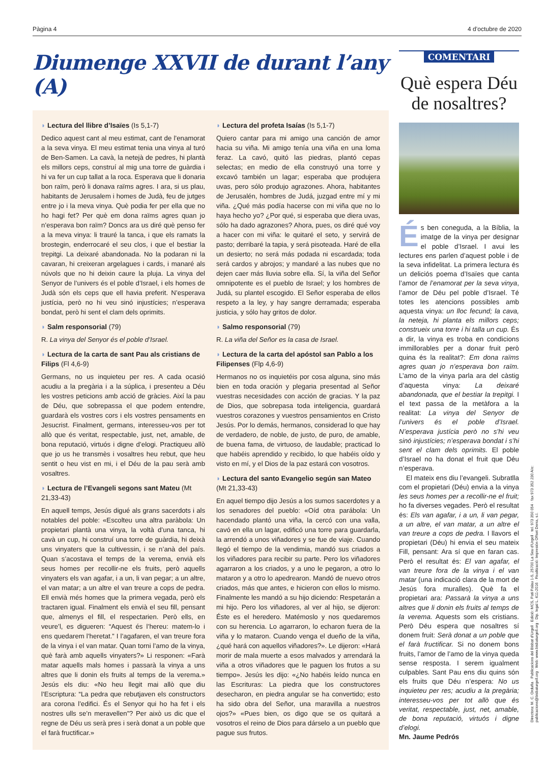Pàgina 4 4 d’octubre de 2020
Diumenge XXVII de durant l’any (A)
◗ Lectura del llibre d’Isaïes (Is 5,1-7)
Dedico aquest cant al meu estimat, cant de l’enamorat a la seva vinya. El meu estimat tenia una vinya al turó de Ben-Samen. La cavà, la netejà de pedres, hi plantà els millors ceps, construí al mig una torre de guàrdia i hi va fer un cup tallat a la roca. Esperava que li donaria bon raïm, però li donava raïms agres. I ara, si us plau, habitants de Jerusalem i homes de Judà, feu de jutges entre jo i la meva vinya. Què podia fer per ella que no ho hagi fet? Per què em dona raïms agres quan jo n’esperava bon raïm? Doncs ara us diré què penso fer a la meva vinya: li trauré la tanca, i que els ramats la brostegin, enderrocaré el seu clos, i que el bestiar la trepitgi. La deixaré abandonada. No la podaran ni la cavaran, hi creixeran argelagues i cards, i manaré als núvols que no hi deixin caure la pluja. La vinya del Senyor de l’univers és el poble d’Israel, i els homes de Judà són els ceps que ell havia preferit. N’esperava justícia, però no hi veu sinó injustícies; n’esperava bondat, però hi sent el clam dels oprimits.
◗ Salm responsorial (79)
R. La vinya del Senyor és el poble d’Israel.
◗ Lectura de la carta de sant Pau als cristians de Filips (Fl 4,6-9)
Germans, no us inquieteu per res. A cada ocasió acudiu a la pregària i a la súplica, i presenteu a Déu les vostres peticions amb acció de gràcies. Així la pau de Déu, que sobrepassa el que podem entendre, guardarà els vostres cors i els vostres pensaments en Jesucrist. Finalment, germans, interesseu-vos per tot allò que és veritat, respectable, just, net, amable, de bona reputació, virtuós i digne d’elogi. Practiqueu allò que jo us he transmès i vosaltres heu rebut, que heu sentit o heu vist en mi, i el Déu de la pau serà amb vosaltres.
◗ Lectura de l’Evangeli segons sant Mateu (Mt 21,33-43)
En aquell temps, Jesús digué als grans sacerdots i als notables del poble: «Escolteu una altra paràbola: Un propietari plantà una vinya, la voltà d’una tanca, hi cavà un cup, hi construí una torre de guàrdia, hi deixà uns vinyaters que la cultivessin, i se n’anà del país. Quan s’acostava el temps de la verema, envià els seus homes per recollir-ne els fruits, però aquells vinyaters els van agafar, i a un, li van pegar; a un altre, el van matar; a un altre el van treure a cops de pedra. Ell envià més homes que la primera vegada, però els tractaren igual. Finalment els envià el seu fill, pensant que, almenys el fill, el respectarien. Però ells, en veure’l, es digueren: “Aquest és l’hereu: matem-lo i ens quedarem l’heretat.” I l’agafaren, el van treure fora de la vinya i el van matar. Quan torni l’amo de la vinya, què farà amb aquells vinyaters?» Li responen: «Farà matar aquells mals homes i passarà la vinya a uns altres que li donin els fruits al temps de la verema.» Jesús els diu: «No heu llegit mai allò que diu l’Escriptura: “La pedra que rebutjaven els constructors ara corona l’edifici. És el Senyor qui ho ha fet i els nostres ulls se’n meravellen”? Per això us dic que el regne de Déu us serà pres i serà donat a un poble que el farà fructificar.»
◗ Lectura del profeta Isaías (Is 5,1-7)
Quiero cantar para mi amigo una canción de amor hacia su viña. Mi amigo tenía una viña en una loma feraz. La cavó, quitó las piedras, plantó cepas selectas; en medio de ella construyó una torre y excavó también un lagar; esperaba que produjera uvas, pero sólo produjo agrazones. Ahora, habitantes de Jerusalén, hombres de Judá, juzgad entre mí y mi viña. ¿Qué más podía hacerse con mi viña que no lo haya hecho yo? ¿Por qué, si esperaba que diera uvas, sólo ha dado agrazones? Ahora, pues, os diré qué voy a hacer con mi viña: le quitaré el seto, y servirá de pasto; derribaré la tapia, y será pisoteada. Haré de ella un desierto; no será más podada ni escardada; toda será cardos y abrojos; y mandaré a las nubes que no dejen caer más lluvia sobre ella. Sí, la viña del Señor omnipotente es el pueblo de Israel; y los hombres de Judá, su plantel escogido. El Señor esperaba de ellos respeto a la ley, y hay sangre derramada; esperaba justicia, y sólo hay gritos de dolor.
◗ Salmo responsorial (79)
R. La viña del Señor es la casa de Israel.
◗ Lectura de la carta del apóstol san Pablo a los Filipenses (Flp 4,6-9)
Hermanos no os inquietéis por cosa alguna, sino más bien en toda oración y plegaria presentad al Señor vuestras necesidades con acción de gracias. Y la paz de Dios, que sobrepasa toda inteligencia, guardará vuestros corazones y vuestros pensamientos en Cristo Jesús. Por lo demás, hermanos, considerad lo que hay de verdadero, de noble, de justo, de puro, de amable, de buena fama, de virtuoso, de laudable; practicad lo que habéis aprendido y recibido, lo que habéis oído y visto en mí, y el Dios de la paz estará con vosotros.
◗ Lectura del santo Evangelio según san Mateo (Mt 21,33-43)
En aquel tiempo dijo Jesús a los sumos sacerdotes y a los senadores del pueblo: «Oíd otra parábola: Un hacendado plantó una viña, la cercó con una valla, cavó en ella un lagar, edificó una torre para guardarla, la arrendó a unos viñadores y se fue de viaje. Cuando llegó el tiempo de la vendimia, mandó sus criados a los viñadores para recibir su parte. Pero los viñadores agarraron a los criados, y a uno le pegaron, a otro lo mataron y a otro lo apedrearon. Mandó de nuevo otros criados, más que antes, e hicieron con ellos lo mismo. Finalmente les mandó a su hijo diciendo: Respetarán a mi hijo. Pero los viñadores, al ver al hijo, se dijeron: Éste es el heredero. Matémoslo y nos quedaremos con su herencia. Lo agarraron, lo echaron fuera de la viña y lo mataron. Cuando venga el dueño de la viña, ¿qué hará con aquellos viñadores?». Le dijeron: «Hará morir de mala muerte a esos malvados y arrendará la viña a otros viñadores que le paguen los frutos a su tiempo». Jesús les dijo: «¿No habéis leído nunca en las Escrituras: La piedra que los constructores desecharon, en piedra angular se ha convertido; esto ha sido obra del Señor, una maravilla a nuestros ojos?» «Pues bien, os digo que se os quitará a vosotros el reino de Dios para dárselo a un pueblo que pague sus frutos.
COMENTARI
Què espera Déu de nosaltres?
És ben coneguda, a la Bíblia, la imatge de la vinya per designar el poble d’Israel. I avui les lectures ens parlen d’aquest poble i de la seva infidelitat. La primera lectura és un deliciós poema d’Isaïes que canta l’amor de l’enamorat per la seva vinya, l’amor de Déu pel poble d’Israel. Té totes les atencions possibles amb aquesta vinya: un lloc fecund; la cava, la neteja, hi planta els millors ceps; construeix una torre i hi talla un cup. És a dir, la vinya es troba en condicions immillorables per a donar fruit però quina és la realitat?: Em dona raïms agres quan jo n’esperava bon raïm. L’amo de la vinya parla ara del càstig d’aquesta vinya: La deixaré abandonada, que el bestiar la trepitgi. I el text passa de la metàfora a la realitat: La vinya del Senyor de l’univers és el poble d’Israel. N’esperava justícia però no s’hi veu sinó injustícies; n’esperava bondat i s’hi sent el clam dels oprimits. El poble d’Israel no ha donat el fruit que Déu n’esperava.
El mateix ens diu l’evangeli. Subratlla com el propietari (Déu) envia a la vinya les seus homes per a recollir-ne el fruit; ho fa diverses vegades. Però el resultat és: Els van agafar, i a un, li van pegar, a un altre, el van matar, a un altre el van treure a cops de pedra. I llavors el propietari (Déu) hi envia el seu mateix Fill, pensant: Ara sí que en faran cas. Però el resultat és: El van agafar, el van treure fora de la vinya i el van matar (una indicació clara de la mort de Jesús fora muralles). Què fa el propietari ara: Passarà la vinya a uns altres que li donin els fruits al temps de la verema. Aquests som els cristians. Però Déu espera que nosaltres sí donem fruit: Serà donat a un poble que el farà fructificar. Si no donem bons fruits, l’amor de l’amo de la vinya queda sense resposta. I serem igualment culpables. Sant Pau ens diu quins són els fruits que Déu n’espera: No us inquieteu per res; acudiu a la pregària; interesseu-vos per tot allò que és veritat, respectable, just, net, amable, de bona reputació, virtuós i digne d’elogi.
Mn. Jaume Pedrós
Directora: M. C. Orduña · Publicacions del Bisbat d’Urgell · Edició: MCS, Pati Palau 1-5, 25700 La Seu d’Urgell · tel. 973 350 054 · fax 973 352 230 A/e: publicacions@bisbaturgell.org · Web: www.bisbaturgell.org · Dip. legal L. 411-2016 · Realització: Impresión Offset Derra, s.l.